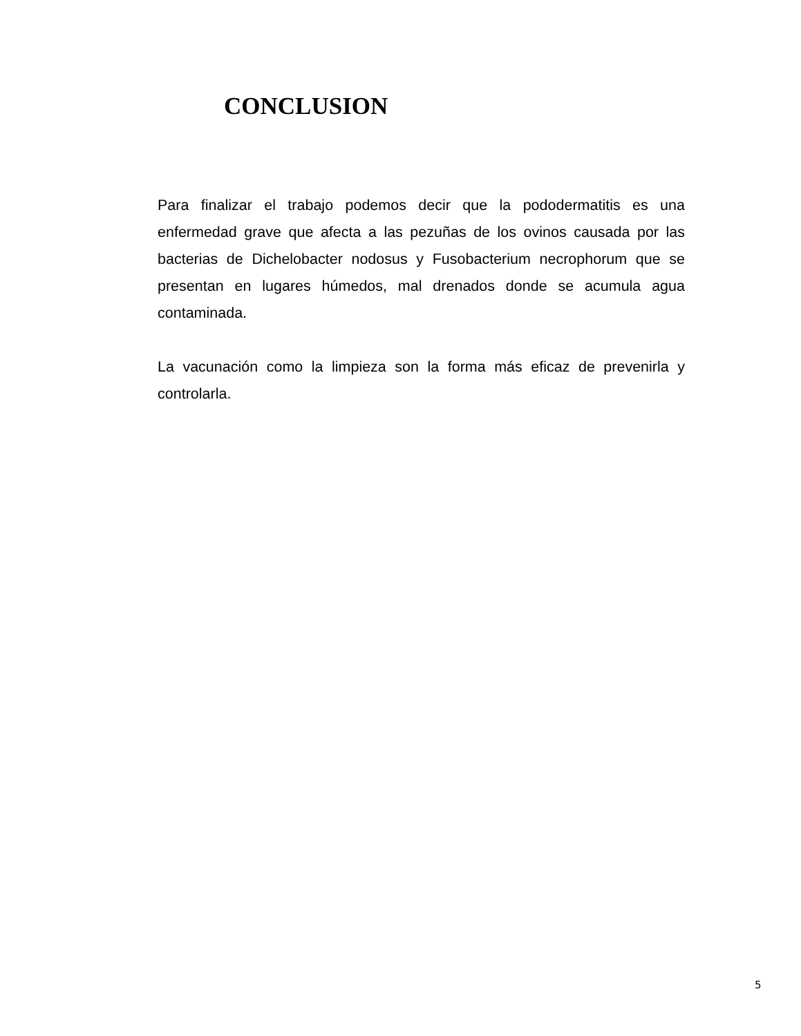CONCLUSION
Para finalizar el trabajo podemos decir que la pododermatitis es una enfermedad grave que afecta a las pezuñas de los ovinos causada por las bacterias de Dichelobacter nodosus y Fusobacterium necrophorum que se presentan en lugares húmedos, mal drenados donde se acumula agua contaminada.
La vacunación como la limpieza son la forma más eficaz de prevenirla y controlarla.
5